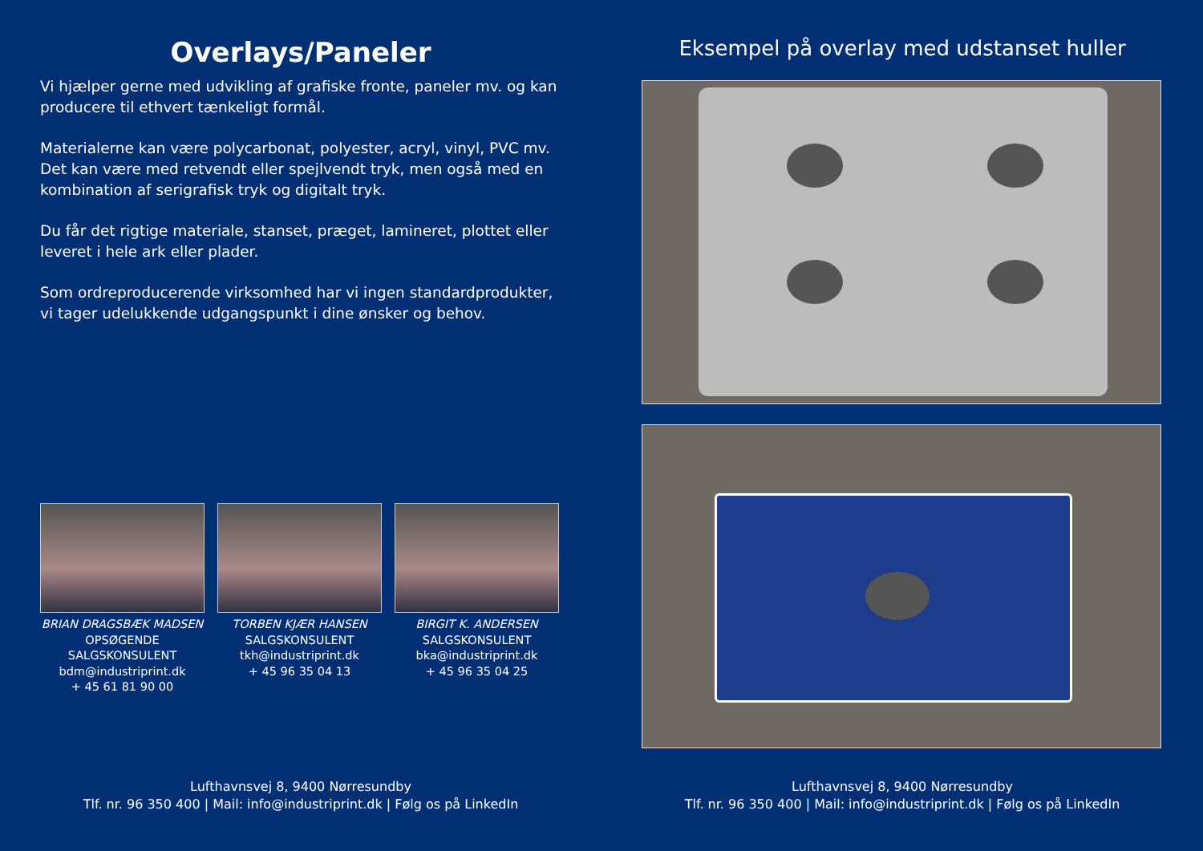Overlays/Paneler
Vi hjælper gerne med udvikling af grafiske fronte, paneler mv. og kan producere til ethvert tænkeligt formål.
Materialerne kan være polycarbonat, polyester, acryl, vinyl, PVC mv. Det kan være med retvendt eller spejlvendt tryk, men også med en kombination af serigrafisk tryk og digitalt tryk.
Du får det rigtige materiale, stanset, præget, lamineret, plottet eller leveret i hele ark eller plader.
Som ordreproducerende virksomhed har vi ingen standardprodukter, vi tager udelukkende udgangspunkt i dine ønsker og behov.
BRIAN DRAGSBÆK MADSEN
OPSØGENDE
SALGSKONSULENT
bdm@industriprint.dk
+ 45 61 81 90 00
TORBEN KJÆR HANSEN
SALGSKONSULENT
tkh@industriprint.dk
+ 45 96 35 04 13
BIRGIT K. ANDERSEN
SALGSKONSULENT
bka@industriprint.dk
+ 45 96 35 04 25
Lufthavnsvej 8, 9400 Nørresundby
Tlf. nr. 96 350 400 | Mail: info@industriprint.dk | Følg os på LinkedIn
Eksempel på overlay med udstanset huller
Lufthavnsvej 8, 9400 Nørresundby
Tlf. nr. 96 350 400 | Mail: info@industriprint.dk | Følg os på LinkedIn